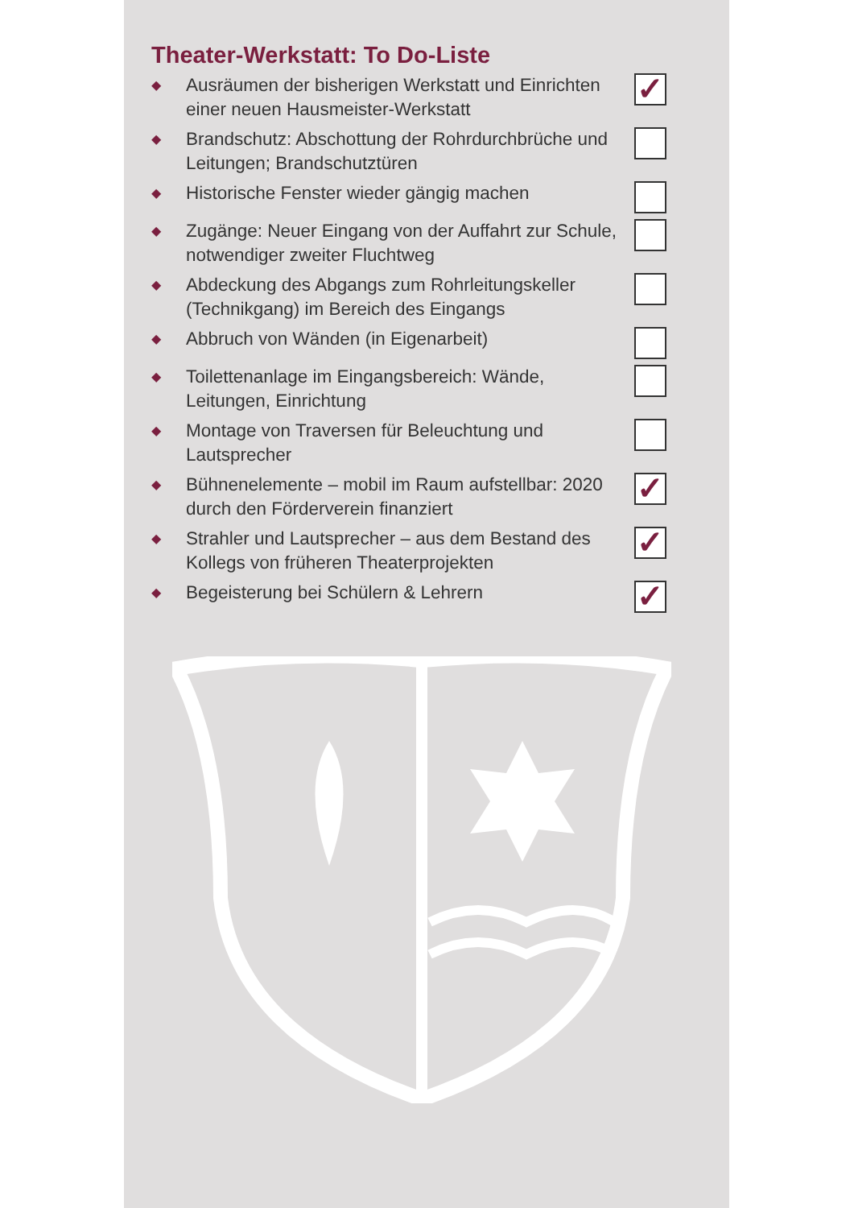Theater-Werkstatt: To Do-Liste
◆ Ausräumen der bisherigen Werkstatt und Einrichten einer neuen Hausmeister-Werkstatt ✓
◆ Brandschutz: Abschottung der Rohrdurchbrüche und Leitungen; Brandschutztüren
◆ Historische Fenster wieder gängig machen
◆ Zugänge: Neuer Eingang von der Auffahrt zur Schule, notwendiger zweiter Fluchtweg
◆ Abdeckung des Abgangs zum Rohrleitungskeller (Technikgang) im Bereich des Eingangs
◆ Abbruch von Wänden (in Eigenarbeit)
◆ Toilettenanlage im Eingangsbereich: Wände, Leitungen, Einrichtung
◆ Montage von Traversen für Beleuchtung und Lautsprecher
◆ Bühnenelemente – mobil im Raum aufstellbar: 2020 durch den Förderverein finanziert ✓
◆ Strahler und Lautsprecher – aus dem Bestand des Kollegs von früheren Theaterprojekten ✓
◆ Begeisterung bei Schülern & Lehrern ✓